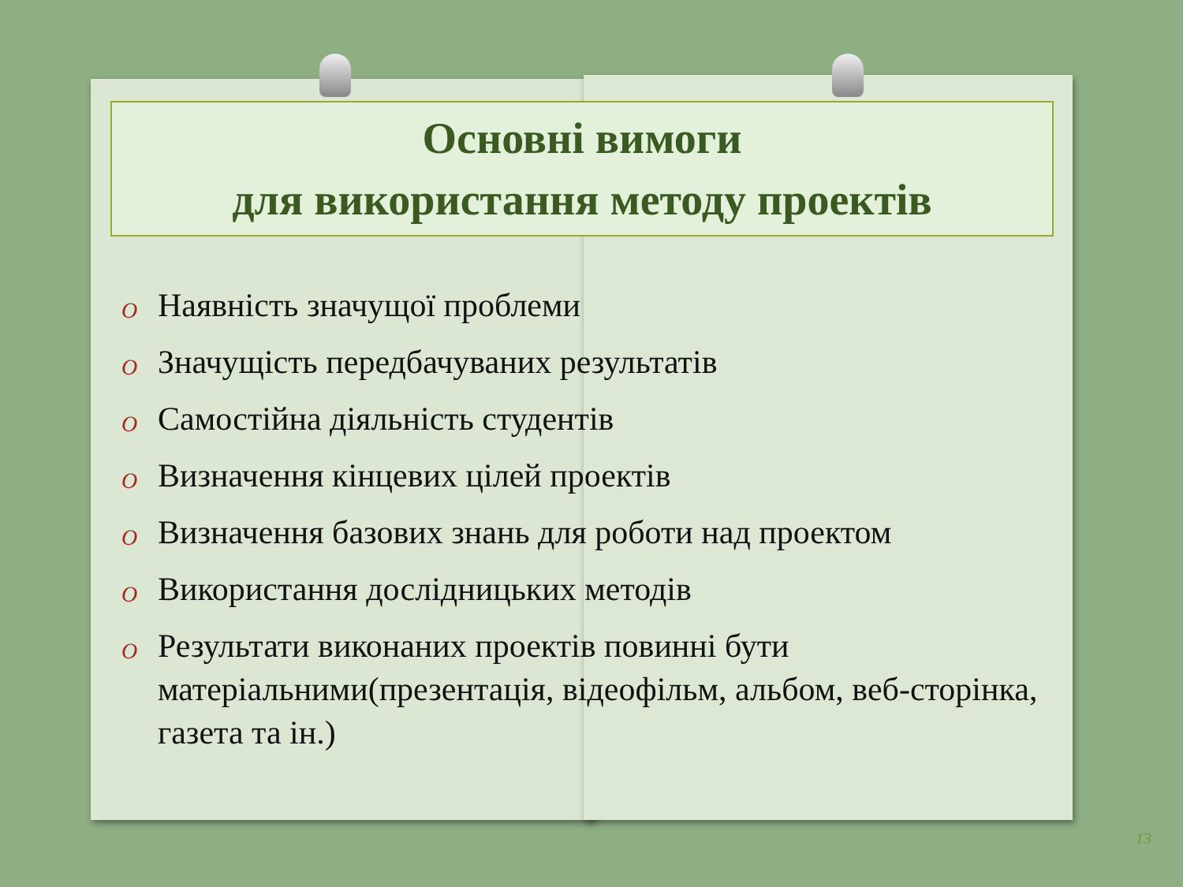Основні вимоги
для використання методу проектів
O Наявність значущої проблеми
O Значущість передбачуваних результатів
O Самостійна діяльність студентів
O Визначення кінцевих цілей проектів
O Визначення базових знань для роботи над проектом
O Використання дослідницьких методів
O Результати виконаних проектів повинні бути матеріальними(презентація, відеофільм, альбом, веб-сторінка, газета та ін.)
13